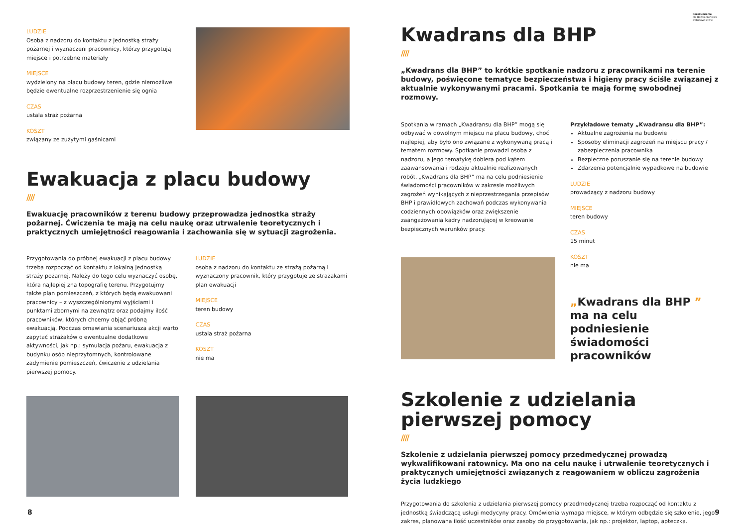LUDZIE
Osoba z nadzoru do kontaktu z jednostką straży pożarnej i wyznaczeni pracownicy, którzy przygotują miejsce i potrzebne materiały
MIEJSCE
wydzielony na placu budowy teren, gdzie niemożliwe będzie ewentualne rozprzestrzenienie się ognia
CZAS
ustala straż pożarna
KOSZT
związany ze zużytymi gaśnicami
Ewakuacja z placu budowy
////
Ewakuację pracowników z terenu budowy przeprowadza jednostka straży pożarnej. Ćwiczenia te mają na celu naukę oraz utrwalenie teoretycznych i praktycznych umiejętności reagowania i zachowania się w sytuacji zagrożenia.
Przygotowania do próbnej ewakuacji z placu budowy trzeba rozpocząć od kontaktu z lokalną jednostką straży pożarnej. Należy do tego celu wyznaczyć osobę, która najlepiej zna topografię terenu. Przygotujmy także plan pomieszczeń, z których będą ewakuowani pracownicy – z wyszczególnionymi wyjściami i punktami zbornymi na zewnątrz oraz podajmy ilość pracowników, których chcemy objąć próbną ewakuacją. Podczas omawiania scenariusza akcji warto zapytać strażaków o ewentualne dodatkowe aktywności, jak np.: symulacja pożaru, ewakuacja z budynku osób nieprzytomnych, kontrolowane zadymienie pomieszczeń, ćwiczenie z udzielania pierwszej pomocy.
LUDZIE
osoba z nadzoru do kontaktu ze strażą pożarną i wyznaczony pracownik, który przygotuje ze strażakami plan ewakuacji
MIEJSCE
teren budowy
CZAS
ustala straż pożarna
KOSZT
nie ma
8
Porozumienie
dla Bezpieczeństwa
w Budownictwie
Kwadrans dla BHP
////
„Kwadrans dla BHP” to krótkie spotkanie nadzoru z pracownikami na terenie budowy, poświęcone tematyce bezpieczeństwa i higieny pracy ściśle związanej z aktualnie wykonywanymi pracami. Spotkania te mają formę swobodnej rozmowy.
Spotkania w ramach „Kwadransu dla BHP” mogą się odbywać w dowolnym miejscu na placu budowy, choć najlepiej, aby było ono związane z wykonywaną pracą i tematem rozmowy. Spotkanie prowadzi osoba z nadzoru, a jego tematykę dobiera pod kątem zaawansowania i rodzaju aktualnie realizowanych robót. „Kwadrans dla BHP” ma na celu podniesienie świadomości pracowników w zakresie możliwych zagrożeń wynikających z nieprzestrzegania przepisów BHP i prawidłowych zachowań podczas wykonywania codziennych obowiązków oraz zwiększenie zaangażowania kadry nadzorującej w kreowanie bezpiecznych warunków pracy.
Przykładowe tematy „Kwadransu dla BHP”:
Aktualne zagrożenia na budowie
Sposoby eliminacji zagrożeń na miejscu pracy / zabezpieczenia pracownika
Bezpieczne poruszanie się na terenie budowy
Zdarzenia potencjalnie wypadkowe na budowie
LUDZIE
prowadzący z nadzoru budowy
MIEJSCE
teren budowy
CZAS
15 minut
KOSZT
nie ma
„Kwadrans dla BHP ”
ma na celu podniesienie świadomości pracowników
Szkolenie z udzielania pierwszej pomocy
////
Szkolenie z udzielania pierwszej pomocy przedmedycznej prowadzą wykwalifikowani ratownicy. Ma ono na celu naukę i utrwalenie teoretycznych i praktycznych umiejętności związanych z reagowaniem w obliczu zagrożenia życia ludzkiego
Przygotowania do szkolenia z udzielania pierwszej pomocy przedmedycznej trzeba rozpocząć od kontaktu z jednostką świadczącą usługi medycyny pracy. Omówienia wymaga miejsce, w którym odbędzie się szkolenie, jego zakres, planowana ilość uczestników oraz zasoby do przygotowania, jak np.: projektor, laptop, apteczka.
9